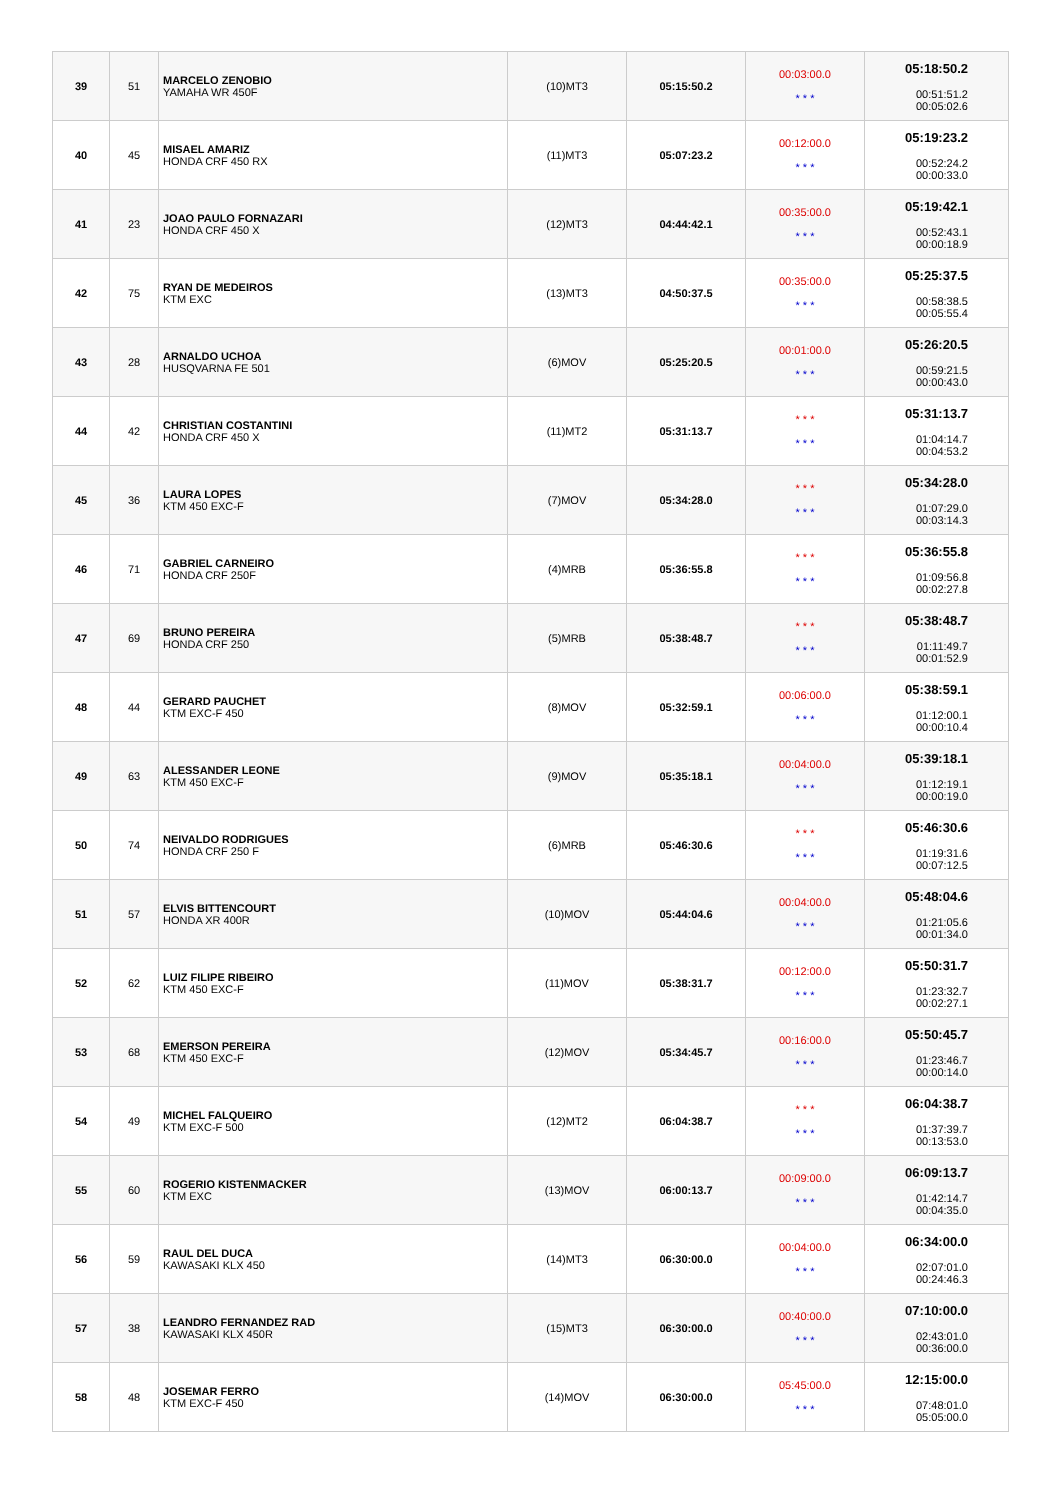| 39 | 51 | MARCELO ZENOBIO YAMAHA WR 450F | (10)MT3 | 05:15:50.2 | 00:03:00.0 * * * | 05:18:50.2 00:51:51.2 00:05:02.6 |
| 40 | 45 | MISAEL AMARIZ HONDA CRF 450 RX | (11)MT3 | 05:07:23.2 | 00:12:00.0 * * * | 05:19:23.2 00:52:24.2 00:00:33.0 |
| 41 | 23 | JOAO PAULO FORNAZARI HONDA CRF 450 X | (12)MT3 | 04:44:42.1 | 00:35:00.0 * * * | 05:19:42.1 00:52:43.1 00:00:18.9 |
| 42 | 75 | RYAN DE MEDEIROS KTM EXC | (13)MT3 | 04:50:37.5 | 00:35:00.0 * * * | 05:25:37.5 00:58:38.5 00:05:55.4 |
| 43 | 28 | ARNALDO UCHOA HUSQVARNA FE 501 | (6)MOV | 05:25:20.5 | 00:01:00.0 * * * | 05:26:20.5 00:59:21.5 00:00:43.0 |
| 44 | 42 | CHRISTIAN COSTANTINI HONDA CRF 450 X | (11)MT2 | 05:31:13.7 | * * * * * * | 05:31:13.7 01:04:14.7 00:04:53.2 |
| 45 | 36 | LAURA LOPES KTM 450 EXC-F | (7)MOV | 05:34:28.0 | * * * * * * | 05:34:28.0 01:07:29.0 00:03:14.3 |
| 46 | 71 | GABRIEL CARNEIRO HONDA CRF 250F | (4)MRB | 05:36:55.8 | * * * * * * | 05:36:55.8 01:09:56.8 00:02:27.8 |
| 47 | 69 | BRUNO PEREIRA HONDA CRF 250 | (5)MRB | 05:38:48.7 | * * * * * * | 05:38:48.7 01:11:49.7 00:01:52.9 |
| 48 | 44 | GERARD PAUCHET KTM EXC-F 450 | (8)MOV | 05:32:59.1 | 00:06:00.0 * * * | 05:38:59.1 01:12:00.1 00:00:10.4 |
| 49 | 63 | ALESSANDER LEONE KTM 450 EXC-F | (9)MOV | 05:35:18.1 | 00:04:00.0 * * * | 05:39:18.1 01:12:19.1 00:00:19.0 |
| 50 | 74 | NEIVALDO RODRIGUES HONDA CRF 250 F | (6)MRB | 05:46:30.6 | * * * * * * | 05:46:30.6 01:19:31.6 00:07:12.5 |
| 51 | 57 | ELVIS BITTENCOURT HONDA XR 400R | (10)MOV | 05:44:04.6 | 00:04:00.0 * * * | 05:48:04.6 01:21:05.6 00:01:34.0 |
| 52 | 62 | LUIZ FILIPE RIBEIRO KTM 450 EXC-F | (11)MOV | 05:38:31.7 | 00:12:00.0 * * * | 05:50:31.7 01:23:32.7 00:02:27.1 |
| 53 | 68 | EMERSON PEREIRA KTM 450 EXC-F | (12)MOV | 05:34:45.7 | 00:16:00.0 * * * | 05:50:45.7 01:23:46.7 00:00:14.0 |
| 54 | 49 | MICHEL FALQUEIRO KTM EXC-F 500 | (12)MT2 | 06:04:38.7 | * * * * * * | 06:04:38.7 01:37:39.7 00:13:53.0 |
| 55 | 60 | ROGERIO KISTENMACKER KTM EXC | (13)MOV | 06:00:13.7 | 00:09:00.0 * * * | 06:09:13.7 01:42:14.7 00:04:35.0 |
| 56 | 59 | RAUL DEL DUCA KAWASAKI KLX 450 | (14)MT3 | 06:30:00.0 | 00:04:00.0 * * * | 06:34:00.0 02:07:01.0 00:24:46.3 |
| 57 | 38 | LEANDRO FERNANDEZ RAD KAWASAKI KLX 450R | (15)MT3 | 06:30:00.0 | 00:40:00.0 * * * | 07:10:00.0 02:43:01.0 00:36:00.0 |
| 58 | 48 | JOSEMAR FERRO KTM EXC-F 450 | (14)MOV | 06:30:00.0 | 05:45:00.0 * * * | 12:15:00.0 07:48:01.0 05:05:00.0 |